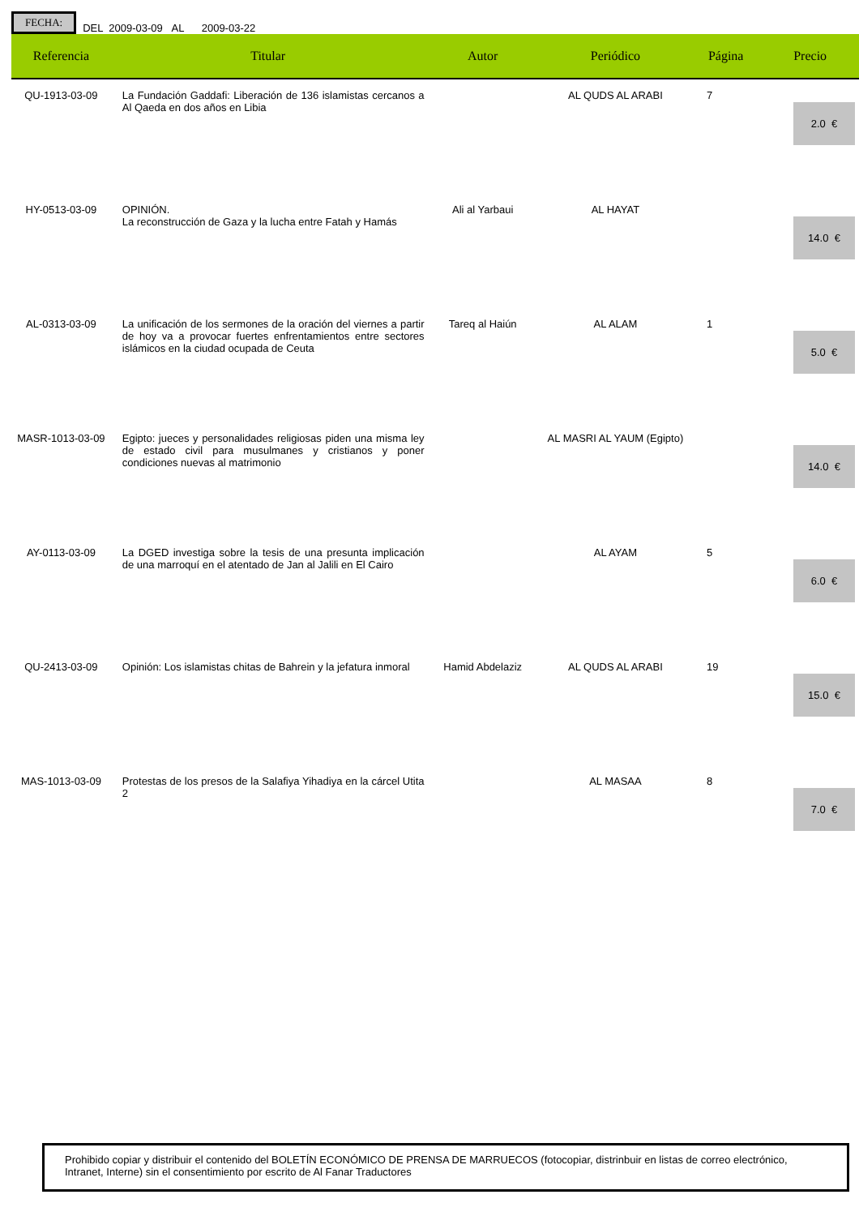FECHA:
DEL 2009-03-09 AL 2009-03-22
| Referencia | Titular | Autor | Periódico | Página | Precio |
| --- | --- | --- | --- | --- | --- |
| QU-1913-03-09 | La Fundación Gaddafi: Liberación de 136 islamistas cercanos a Al Qaeda en dos años en Libia | | AL QUDS AL ARABI | 7 | 2.0 € |
| HY-0513-03-09 | OPINIÓN. La reconstrucción de Gaza y la lucha entre Fatah y Hamás | Ali al Yarbaui | AL HAYAT | | 14.0 € |
| AL-0313-03-09 | La unificación de los sermones de la oración del viernes a partir de hoy va a provocar fuertes enfrentamientos entre sectores islámicos en la ciudad ocupada de Ceuta | Tareq al Haiún | AL ALAM | 1 | 5.0 € |
| MASR-1013-03-09 | Egipto: jueces y personalidades religiosas piden una misma ley de estado civil para musulmanes y cristianos y poner condiciones nuevas al matrimonio | | AL MASRI AL YAUM (Egipto) | | 14.0 € |
| AY-0113-03-09 | La DGED investiga sobre la tesis de una presunta implicación de una marroquí en el atentado de Jan al Jalili en El Cairo | | AL AYAM | 5 | 6.0 € |
| QU-2413-03-09 | Opinión: Los islamistas chitas de Bahrein y la jefatura inmoral | Hamid Abdelaziz | AL QUDS AL ARABI | 19 | 15.0 € |
| MAS-1013-03-09 | Protestas de los presos de la Salafiya Yihadiya en la cárcel Utita 2 | | AL MASAA | 8 | 7.0 € |
Prohibido copiar y distribuir el contenido del BOLETÍN ECONÓMICO DE PRENSA DE MARRUECOS (fotocopiar, distrinbuir en listas de correo electrónico, Intranet, Interne) sin el consentimiento por escrito de Al Fanar Traductores